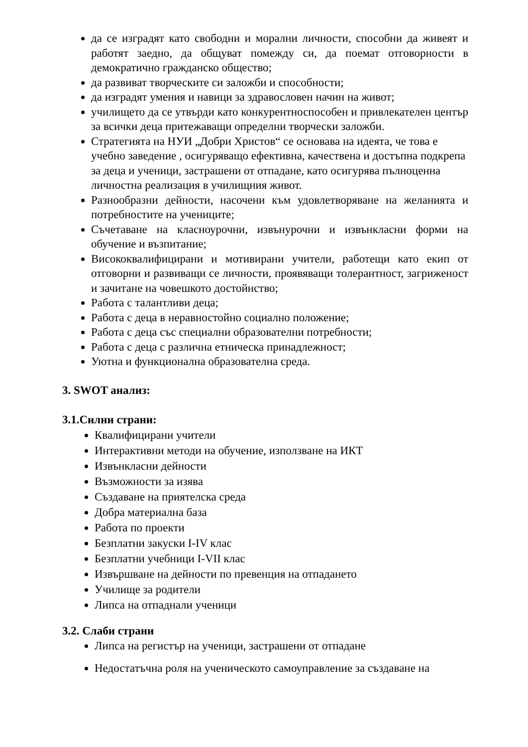да се изградят като свободни и морални личности, способни да живеят и работят заедно, да общуват помежду си, да поемат отговорности в демократично гражданско общество;
да развиват творческите си заложби и способности;
да изградят умения и навици за здравословен начин на живот;
училището да се утвърди като конкурентноспособен и привлекателен център за всички деца притежаващи определни творчески заложби.
Стратегията на НУИ „Добри Христов“ се основава на идеята, че това е учебно заведение , осигуряващо ефективна, качествена и достъпна подкрепа за деца и ученици, застрашени от отпадане, като осигурява пълноценна личностна реализация в училищния живот.
Разнообразни дейности, насочени към удовлетворяване на желанията и потребностите на учениците;
Съчетаване на класноурочни, извънурочни и извънкласни форми на обучение и възпитание;
Висококвалифицирани и мотивирани учители, работещи като екип от отговорни и развиващи се личности, проявяващи толерантност, загриженост и зачитане на човешкото достойнство;
Работа с талантливи деца;
Работа с деца в неравностойно социално положение;
Работа с деца със специални образователни потребности;
Работа с деца с различна етническа принадлежност;
Уютна и функционална образователна среда.
3. SWOT анализ:
3.1.Силни страни:
Квалифицирани учители
Интерактивни методи на обучение, използване на ИКТ
Извънкласни дейности
Възможности за изява
Създаване на приятелска среда
Добра материална база
Работа по проекти
Безплатни закуски I-IV клас
Безплатни учебници I-VII клас
Извършване на дейности по превенция на отпадането
Училище за родители
Липса на отпаднали ученици
3.2. Слаби страни
Липса на регистър на ученици, застрашени от отпадане
Недостатъчна роля на ученическото самоуправление за създаване на